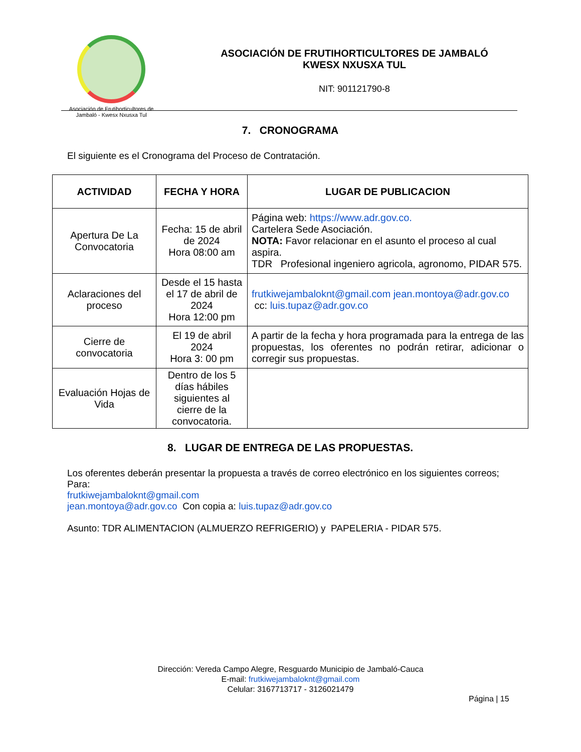Asociación de Frutihorticultores de Jambaló - Kwesx Nxusxa Tul
ASOCIACIÓN DE FRUTIHORTICULTORES DE JAMBALÓ
KWESX NXUSXA TUL
NIT: 901121790-8
7. CRONOGRAMA
El siguiente es el Cronograma del Proceso de Contratación.
| ACTIVIDAD | FECHA Y HORA | LUGAR DE PUBLICACION |
| --- | --- | --- |
| Apertura De La Convocatoria | Fecha: 15 de abril de 2024 Hora 08:00 am | Página web: https://www.adr.gov.co. Cartelera Sede Asociación. NOTA: Favor relacionar en el asunto el proceso al cual aspira. TDR Profesional ingeniero agricola, agronomo, PIDAR 575. |
| Aclaraciones del proceso | Desde el 15 hasta el 17 de abril de 2024 Hora 12:00 pm | frutkiwejambaloknt@gmail.com jean.montoya@adr.gov.co cc: luis.tupaz@adr.gov.co |
| Cierre de convocatoria | El 19 de abril 2024 Hora 3: 00 pm | A partir de la fecha y hora programada para la entrega de las propuestas, los oferentes no podrán retirar, adicionar o corregir sus propuestas. |
| Evaluación Hojas de Vida | Dentro de los 5 días hábiles siguientes al cierre de la convocatoria. | |
8. LUGAR DE ENTREGA DE LAS PROPUESTAS.
Los oferentes deberán presentar la propuesta a través de correo electrónico en los siguientes correos;
Para:
frutkiwejambaloknt@gmail.com
jean.montoya@adr.gov.co Con copia a: luis.tupaz@adr.gov.co
Asunto: TDR ALIMENTACION (ALMUERZO REFRIGERIO) y PAPELERIA - PIDAR 575.
Dirección: Vereda Campo Alegre, Resguardo Municipio de Jambaló-Cauca
E-mail: frutkiwejambaloknt@gmail.com
Celular: 3167713717 - 3126021479
Página | 15